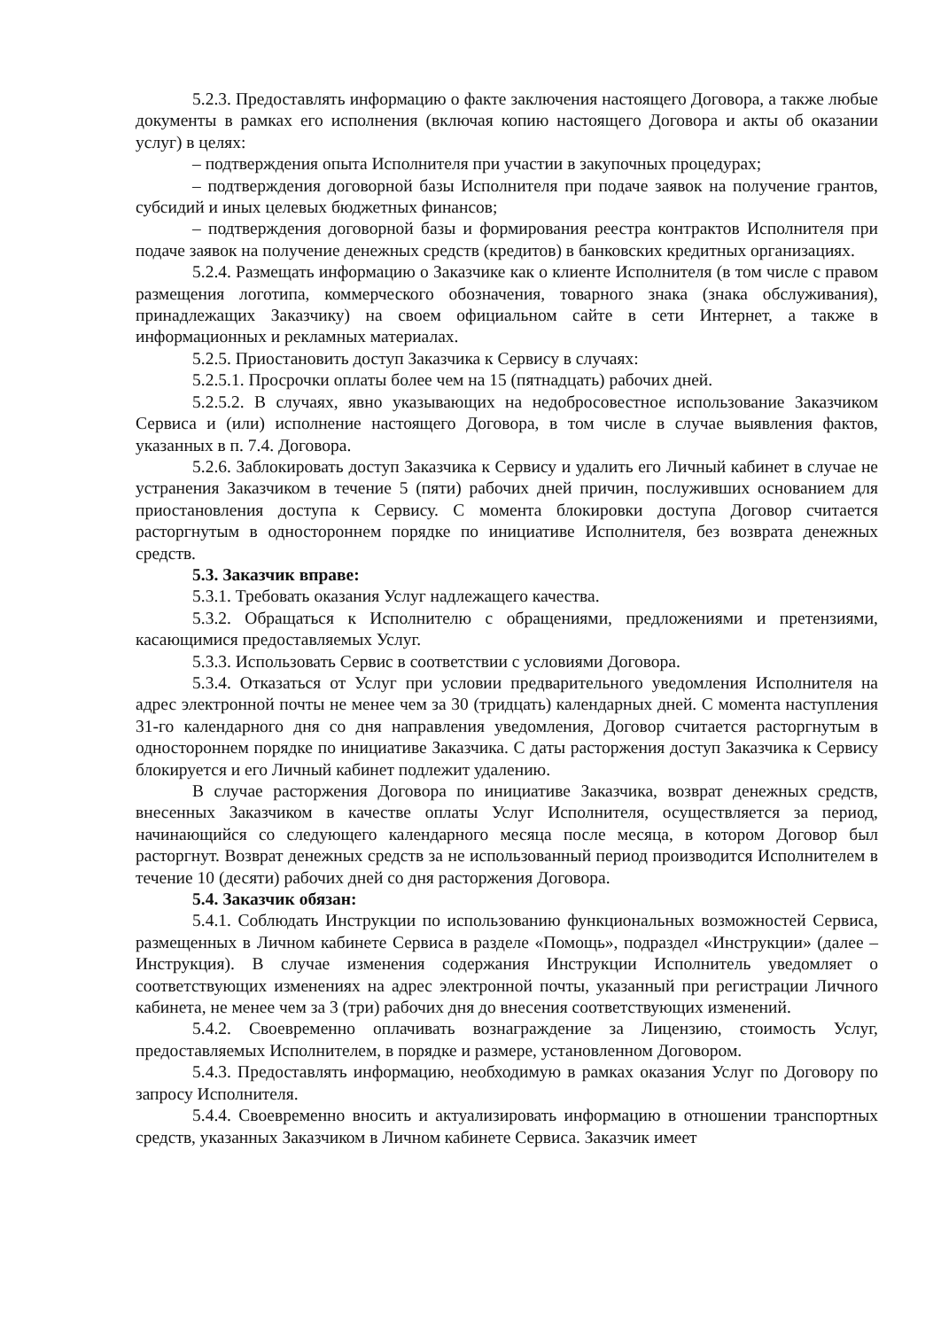5.2.3. Предоставлять информацию о факте заключения настоящего Договора, а также любые документы в рамках его исполнения (включая копию настоящего Договора и акты об оказании услуг) в целях:
– подтверждения опыта Исполнителя при участии в закупочных процедурах;
– подтверждения договорной базы Исполнителя при подаче заявок на получение грантов, субсидий и иных целевых бюджетных финансов;
– подтверждения договорной базы и формирования реестра контрактов Исполнителя при подаче заявок на получение денежных средств (кредитов) в банковских кредитных организациях.
5.2.4. Размещать информацию о Заказчике как о клиенте Исполнителя (в том числе с правом размещения логотипа, коммерческого обозначения, товарного знака (знака обслуживания), принадлежащих Заказчику) на своем официальном сайте в сети Интернет, а также в информационных и рекламных материалах.
5.2.5. Приостановить доступ Заказчика к Сервису в случаях:
5.2.5.1. Просрочки оплаты более чем на 15 (пятнадцать) рабочих дней.
5.2.5.2. В случаях, явно указывающих на недобросовестное использование Заказчиком Сервиса и (или) исполнение настоящего Договора, в том числе в случае выявления фактов, указанных в п. 7.4. Договора.
5.2.6. Заблокировать доступ Заказчика к Сервису и удалить его Личный кабинет в случае не устранения Заказчиком в течение 5 (пяти) рабочих дней причин, послуживших основанием для приостановления доступа к Сервису. С момента блокировки доступа Договор считается расторгнутым в одностороннем порядке по инициативе Исполнителя, без возврата денежных средств.
5.3. Заказчик вправе:
5.3.1. Требовать оказания Услуг надлежащего качества.
5.3.2. Обращаться к Исполнителю с обращениями, предложениями и претензиями, касающимися предоставляемых Услуг.
5.3.3. Использовать Сервис в соответствии с условиями Договора.
5.3.4. Отказаться от Услуг при условии предварительного уведомления Исполнителя на адрес электронной почты не менее чем за 30 (тридцать) календарных дней. С момента наступления 31-го календарного дня со дня направления уведомления, Договор считается расторгнутым в одностороннем порядке по инициативе Заказчика. С даты расторжения доступ Заказчика к Сервису блокируется и его Личный кабинет подлежит удалению.
В случае расторжения Договора по инициативе Заказчика, возврат денежных средств, внесенных Заказчиком в качестве оплаты Услуг Исполнителя, осуществляется за период, начинающийся со следующего календарного месяца после месяца, в котором Договор был расторгнут. Возврат денежных средств за не использованный период производится Исполнителем в течение 10 (десяти) рабочих дней со дня расторжения Договора.
5.4. Заказчик обязан:
5.4.1. Соблюдать Инструкции по использованию функциональных возможностей Сервиса, размещенных в Личном кабинете Сервиса в разделе «Помощь», подраздел «Инструкции» (далее – Инструкция). В случае изменения содержания Инструкции Исполнитель уведомляет о соответствующих изменениях на адрес электронной почты, указанный при регистрации Личного кабинета, не менее чем за 3 (три) рабочих дня до внесения соответствующих изменений.
5.4.2. Своевременно оплачивать вознаграждение за Лицензию, стоимость Услуг, предоставляемых Исполнителем, в порядке и размере, установленном Договором.
5.4.3. Предоставлять информацию, необходимую в рамках оказания Услуг по Договору по запросу Исполнителя.
5.4.4. Своевременно вносить и актуализировать информацию в отношении транспортных средств, указанных Заказчиком в Личном кабинете Сервиса. Заказчик имеет